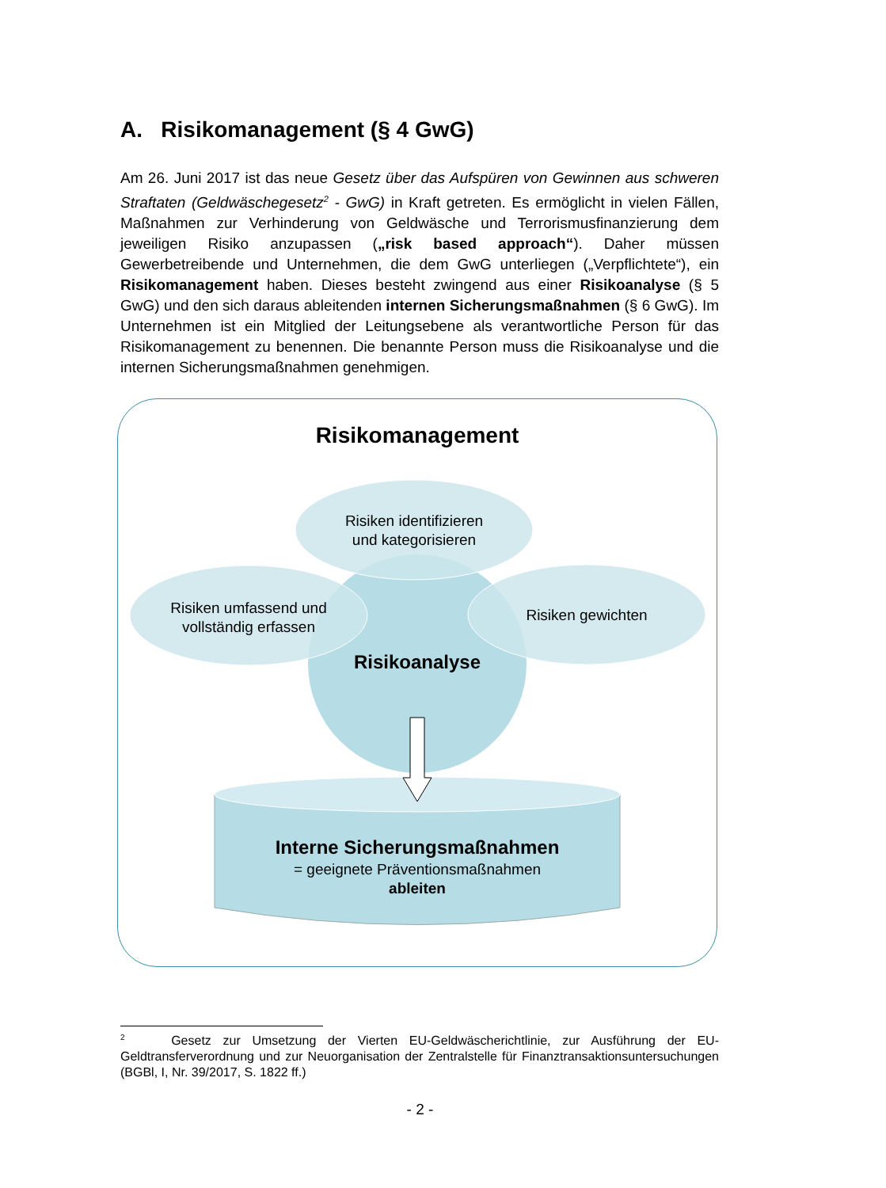A. Risikomanagement (§ 4 GwG)
Am 26. Juni 2017 ist das neue Gesetz über das Aufspüren von Gewinnen aus schweren Straftaten (Geldwäschegesetz<sup>2</sup> - GwG) in Kraft getreten. Es ermöglicht in vielen Fällen, Maßnahmen zur Verhinderung von Geldwäsche und Terrorismusfinanzierung dem jeweiligen Risiko anzupassen („risk based approach“). Daher müssen Gewerbetreibende und Unternehmen, die dem GwG unterliegen („Verpflichtete“), ein Risikomanagement haben. Dieses besteht zwingend aus einer Risikoanalyse (§ 5 GwG) und den sich daraus ableitenden internen Sicherungsmaßnahmen (§ 6 GwG). Im Unternehmen ist ein Mitglied der Leitungsebene als verantwortliche Person für das Risikomanagement zu benennen. Die benannte Person muss die Risikoanalyse und die internen Sicherungsmaßnahmen genehmigen.
Risikomanagement
Risiken identifizieren
und kategorisieren
Risiken umfassend und
vollständig erfassen
Risiken gewichten
Risikoanalyse
Interne Sicherungsmaßnahmen
= geeignete Präventionsmaßnahmen
ableiten
<sup>2</sup> Gesetz zur Umsetzung der Vierten EU-Geldwäscherichtlinie, zur Ausführung der EU-Geldtransferverordnung und zur Neuorganisation der Zentralstelle für Finanztransaktionsuntersuchungen (BGBl, I, Nr. 39/2017, S. 1822 ff.)
- 2 -